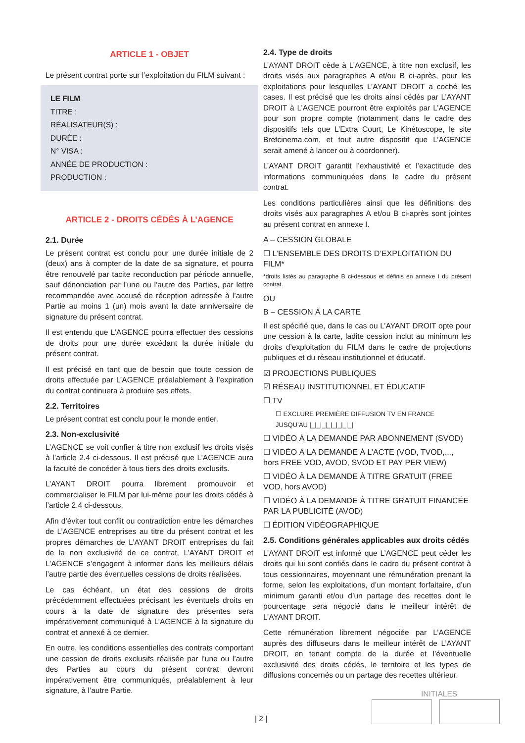ARTICLE 1 - OBJET
Le présent contrat porte sur l’exploitation du FILM suivant :
LE FILM
TITRE :
RÉALISATEUR(S) :
DURÉE :
N° VISA :
ANNÉE DE PRODUCTION :
PRODUCTION :
ARTICLE 2 - DROITS CÉDÉS À L’AGENCE
2.1. Durée
Le présent contrat est conclu pour une durée initiale de 2 (deux) ans à compter de la date de sa signature, et pourra être renouvelé par tacite reconduction par période annuelle, sauf dénonciation par l’une ou l’autre des Parties, par lettre recommandée avec accusé de réception adressée à l’autre Partie au moins 1 (un) mois avant la date anniversaire de signature du présent contrat.
Il est entendu que L’AGENCE pourra effectuer des cessions de droits pour une durée excédant la durée initiale du présent contrat.
Il est précisé en tant que de besoin que toute cession de droits effectuée par L’AGENCE préalablement à l’expiration du contrat continuera à produire ses effets.
2.2. Territoires
Le présent contrat est conclu pour le monde entier.
2.3. Non-exclusivité
L’AGENCE se voit confier à titre non exclusif les droits visés à l’article 2.4 ci-dessous. Il est précisé que L’AGENCE aura la faculté de concéder à tous tiers des droits exclusifs.
L’AYANT DROIT pourra librement promouvoir et commercialiser le FILM par lui-même pour les droits cédés à l’article 2.4 ci-dessous.
Afin d’éviter tout conflit ou contradiction entre les démarches de L’AGENCE entreprises au titre du présent contrat et les propres démarches de L’AYANT DROIT entreprises du fait de la non exclusivité de ce contrat, L’AYANT DROIT et L’AGENCE s’engagent à informer dans les meilleurs délais l’autre partie des éventuelles cessions de droits réalisées.
Le cas échéant, un état des cessions de droits précédemment effectuées précisant les éventuels droits en cours à la date de signature des présentes sera impérativement communiqué à L’AGENCE à la signature du contrat et annexé à ce dernier.
En outre, les conditions essentielles des contrats comportant une cession de droits exclusifs réalisée par l’une ou l’autre des Parties au cours du présent contrat devront impérativement être communiqués, préalablement à leur signature, à l’autre Partie.
2.4. Type de droits
L’AYANT DROIT cède à L’AGENCE, à titre non exclusif, les droits visés aux paragraphes A et/ou B ci-après, pour les exploitations pour lesquelles L’AYANT DROIT a coché les cases. Il est précisé que les droits ainsi cédés par L’AYANT DROIT à L’AGENCE pourront être exploités par L’AGENCE pour son propre compte (notamment dans le cadre des dispositifs tels que L’Extra Court, Le Kinétoscope, le site Brefcinema.com, et tout autre dispositif que L’AGENCE serait amené à lancer ou à coordonner).
L’AYANT DROIT garantit l’exhaustivité et l’exactitude des informations communiquées dans le cadre du présent contrat.
Les conditions particulières ainsi que les définitions des droits visés aux paragraphes A et/ou B ci-après sont jointes au présent contrat en annexe I.
A – CESSION GLOBALE
☐ L’ENSEMBLE DES DROITS D’EXPLOITATION DU FILM*
*droits listés au paragraphe B ci-dessous et définis en annexe I du présent contrat.
OU
B – CESSION À LA CARTE
Il est spécifié que, dans le cas ou L’AYANT DROIT opte pour une cession à la carte, ladite cession inclut au minimum les droits d’exploitation du FILM dans le cadre de projections publiques et du réseau institutionnel et éducatif.
☑ PROJECTIONS PUBLIQUES
☑ RÉSEAU INSTITUTIONNEL ET ÉDUCATIF
☐ TV
☐ EXCLURE PREMIÈRE DIFFUSION TV EN FRANCE
JUSQU’AU |_|_|_|_|_|_|_|_|
☐ VIDÉO À LA DEMANDE PAR ABONNEMENT (SVOD)
☐ VIDÉO À LA DEMANDE À L’ACTE (VOD, TVOD,..., hors FREE VOD, AVOD, SVOD ET PAY PER VIEW)
☐ VIDÉO À LA DEMANDE À TITRE GRATUIT (FREE VOD, hors AVOD)
☐ VIDÉO À LA DEMANDE À TITRE GRATUIT FINANCÉE PAR LA PUBLICITÉ (AVOD)
☐ ÉDITION VIDÉOGRAPHIQUE
2.5. Conditions générales applicables aux droits cédés
L’AYANT DROIT est informé que L’AGENCE peut céder les droits qui lui sont confiés dans le cadre du présent contrat à tous cessionnaires, moyennant une rémunération prenant la forme, selon les exploitations, d’un montant forfaitaire, d’un minimum garanti et/ou d’un partage des recettes dont le pourcentage sera négocié dans le meilleur intérêt de L’AYANT DROIT.
Cette rémunération librement négociée par L’AGENCE auprès des diffuseurs dans le meilleur intérêt de L’AYANT DROIT, en tenant compte de la durée et l’éventuelle exclusivité des droits cédés, le territoire et les types de diffusions concernés ou un partage des recettes ultérieur.
INITIALES
| 2 |